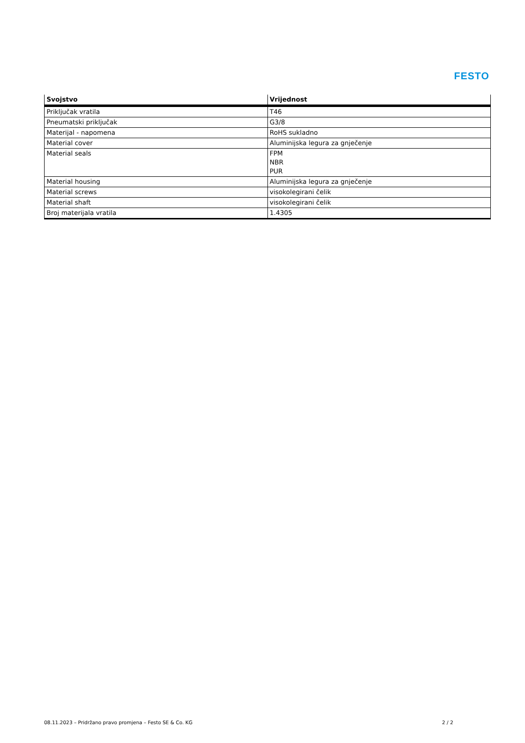FESTO
| Svojstvo | Vrijednost |
| --- | --- |
| Priključak vratila | T46 |
| Pneumatski priključak | G3/8 |
| Materijal - napomena | RoHS sukladno |
| Material cover | Aluminijska legura za gnječenje |
| Material seals | FPM NBR PUR |
| Material housing | Aluminijska legura za gnječenje |
| Material screws | visokolegirani čelik |
| Material shaft | visokolegirani čelik |
| Broj materijala vratila | 1.4305 |
08.11.2023 – Pridržano pravo promjena – Festo SE & Co. KG 2 / 2